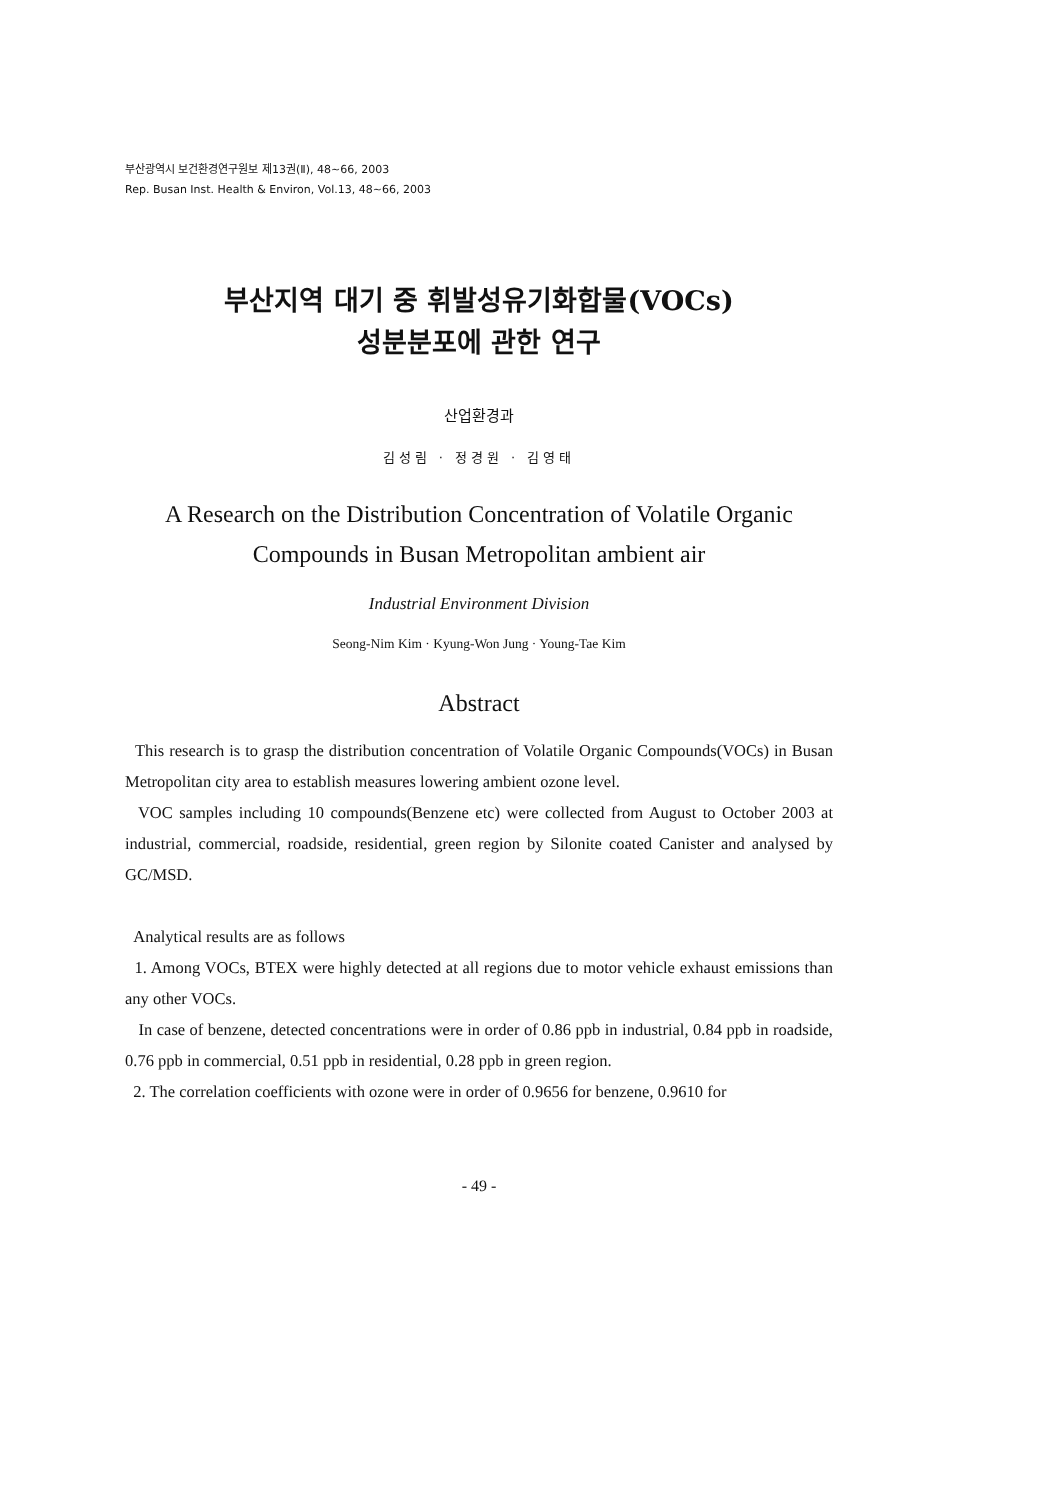부산광역시 보건환경연구원보 제13권(Ⅱ), 48~66, 2003
Rep. Busan Inst. Health & Environ, Vol.13, 48~66, 2003
부산지역 대기 중 휘발성유기화합물(VOCs)
성분분포에 관한 연구
산업환경과
김성림 · 정경원 · 김영태
A Research on the Distribution Concentration of Volatile Organic
Compounds in Busan Metropolitan ambient air
Industrial Environment Division
Seong-Nim Kim · Kyung-Won Jung · Young-Tae Kim
Abstract
This research is to grasp the distribution concentration of Volatile Organic Compounds(VOCs) in Busan Metropolitan city area to establish measures lowering ambient ozone level.
VOC samples including 10 compounds(Benzene etc) were collected from August to October 2003 at industrial, commercial, roadside, residential, green region by Silonite coated Canister and analysed by GC/MSD.
Analytical results are as follows
1. Among VOCs, BTEX were highly detected at all regions due to motor vehicle exhaust emissions than any other VOCs.
In case of benzene, detected concentrations were in order of 0.86 ppb in industrial, 0.84 ppb in roadside, 0.76 ppb in commercial, 0.51 ppb in residential, 0.28 ppb in green region.
2. The correlation coefficients with ozone were in order of 0.9656 for benzene, 0.9610 for
- 49 -